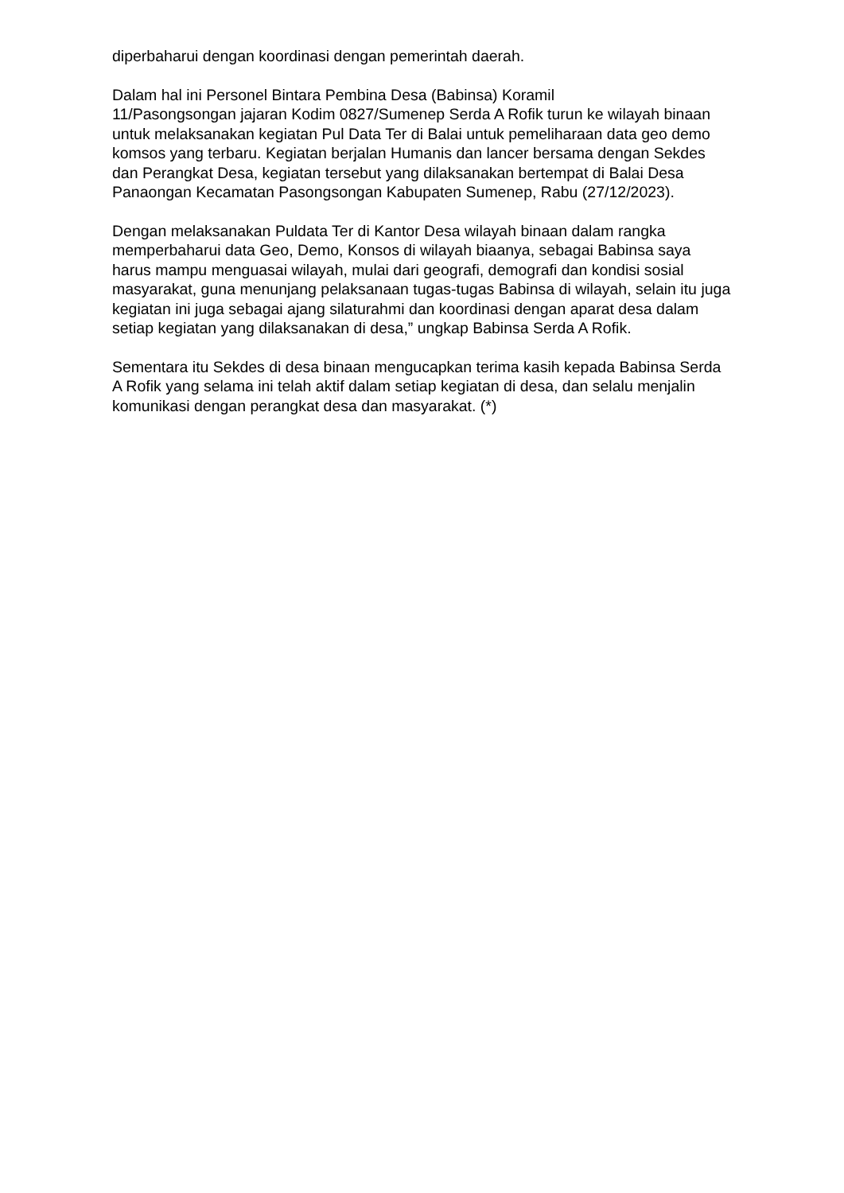diperbaharui dengan koordinasi dengan pemerintah daerah.
Dalam hal ini Personel Bintara Pembina Desa (Babinsa) Koramil
11/Pasongsongan jajaran Kodim 0827/Sumenep Serda A Rofik turun ke wilayah binaan untuk melaksanakan kegiatan Pul Data Ter di Balai untuk pemeliharaan data geo demo komsos yang terbaru. Kegiatan berjalan Humanis dan lancer bersama dengan Sekdes dan Perangkat Desa, kegiatan tersebut yang dilaksanakan bertempat di Balai Desa Panaongan Kecamatan Pasongsongan Kabupaten Sumenep, Rabu (27/12/2023).
Dengan melaksanakan Puldata Ter di Kantor Desa wilayah binaan dalam rangka memperbaharui data Geo, Demo, Konsos di wilayah biaanya, sebagai Babinsa saya harus mampu menguasai wilayah, mulai dari geografi, demografi dan kondisi sosial masyarakat, guna menunjang pelaksanaan tugas-tugas Babinsa di wilayah, selain itu juga kegiatan ini juga sebagai ajang silaturahmi dan koordinasi dengan aparat desa dalam setiap kegiatan yang dilaksanakan di desa,” ungkap Babinsa Serda A Rofik.
Sementara itu Sekdes di desa binaan mengucapkan terima kasih kepada Babinsa Serda A Rofik yang selama ini telah aktif dalam setiap kegiatan di desa, dan selalu menjalin komunikasi dengan perangkat desa dan masyarakat. (*)